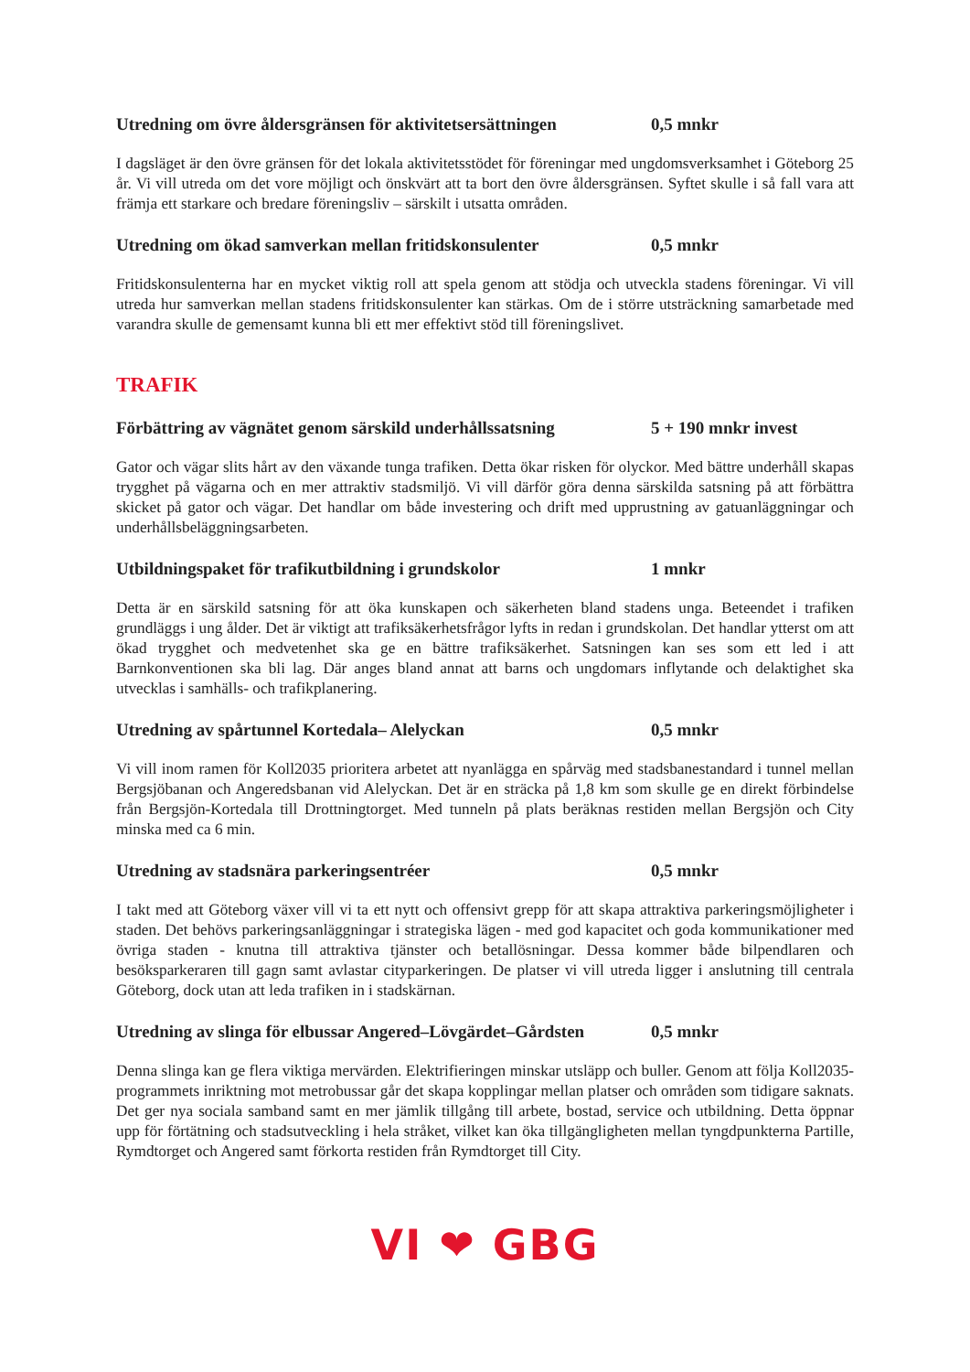Utredning om övre åldersgränsen för aktivitetsersättningen 0,5 mnkr
I dagsläget är den övre gränsen för det lokala aktivitetsstödet för föreningar med ungdomsverksamhet i Göteborg 25 år. Vi vill utreda om det vore möjligt och önskvärt att ta bort den övre åldersgränsen. Syftet skulle i så fall vara att främja ett starkare och bredare föreningsliv – särskilt i utsatta områden.
Utredning om ökad samverkan mellan fritidskonsulenter 0,5 mnkr
Fritidskonsulenterna har en mycket viktig roll att spela genom att stödja och utveckla stadens föreningar. Vi vill utreda hur samverkan mellan stadens fritidskonsulenter kan stärkas. Om de i större utsträckning samarbetade med varandra skulle de gemensamt kunna bli ett mer effektivt stöd till föreningslivet.
TRAFIK
Förbättring av vägnätet genom särskild underhållssatsning 5 + 190 mnkr invest
Gator och vägar slits hårt av den växande tunga trafiken. Detta ökar risken för olyckor. Med bättre underhåll skapas trygghet på vägarna och en mer attraktiv stadsmiljö. Vi vill därför göra denna särskilda satsning på att förbättra skicket på gator och vägar. Det handlar om både investering och drift med upprustning av gatuanläggningar och underhållsbeläggningsarbeten.
Utbildningspaket för trafikutbildning i grundskolor 1 mnkr
Detta är en särskild satsning för att öka kunskapen och säkerheten bland stadens unga. Beteendet i trafiken grundläggs i ung ålder. Det är viktigt att trafiksäkerhetsfrågor lyfts in redan i grundskolan. Det handlar ytterst om att ökad trygghet och medvetenhet ska ge en bättre trafiksäkerhet. Satsningen kan ses som ett led i att Barnkonventionen ska bli lag. Där anges bland annat att barns och ungdomars inflytande och delaktighet ska utvecklas i samhälls- och trafikplanering.
Utredning av spårtunnel Kortedala– Alelyckan 0,5 mnkr
Vi vill inom ramen för Koll2035 prioritera arbetet att nyanlägga en spårväg med stadsbanestandard i tunnel mellan Bergsjöbanan och Angeredsbanan vid Alelyckan. Det är en sträcka på 1,8 km som skulle ge en direkt förbindelse från Bergsjön-Kortedala till Drottningtorget. Med tunneln på plats beräknas restiden mellan Bergsjön och City minska med ca 6 min.
Utredning av stadsnära parkeringsentréer 0,5 mnkr
I takt med att Göteborg växer vill vi ta ett nytt och offensivt grepp för att skapa attraktiva parkeringsmöjligheter i staden. Det behövs parkeringsanläggningar i strategiska lägen - med god kapacitet och goda kommunikationer med övriga staden - knutna till attraktiva tjänster och betallösningar. Dessa kommer både bilpendlaren och besöksparkeraren till gagn samt avlastar cityparkeringen. De platser vi vill utreda ligger i anslutning till centrala Göteborg, dock utan att leda trafiken in i stadskärnan.
Utredning av slinga för elbussar Angered–Lövgärdet–Gårdsten 0,5 mnkr
Denna slinga kan ge flera viktiga mervärden. Elektrifieringen minskar utsläpp och buller. Genom att följa Koll2035-programmets inriktning mot metrobussar går det skapa kopplingar mellan platser och områden som tidigare saknats. Det ger nya sociala samband samt en mer jämlik tillgång till arbete, bostad, service och utbildning. Detta öppnar upp för förtätning och stadsutveckling i hela stråket, vilket kan öka tillgängligheten mellan tyngdpunkterna Partille, Rymdtorget och Angered samt förkorta restiden från Rymdtorget till City.
VI ❤ GBG